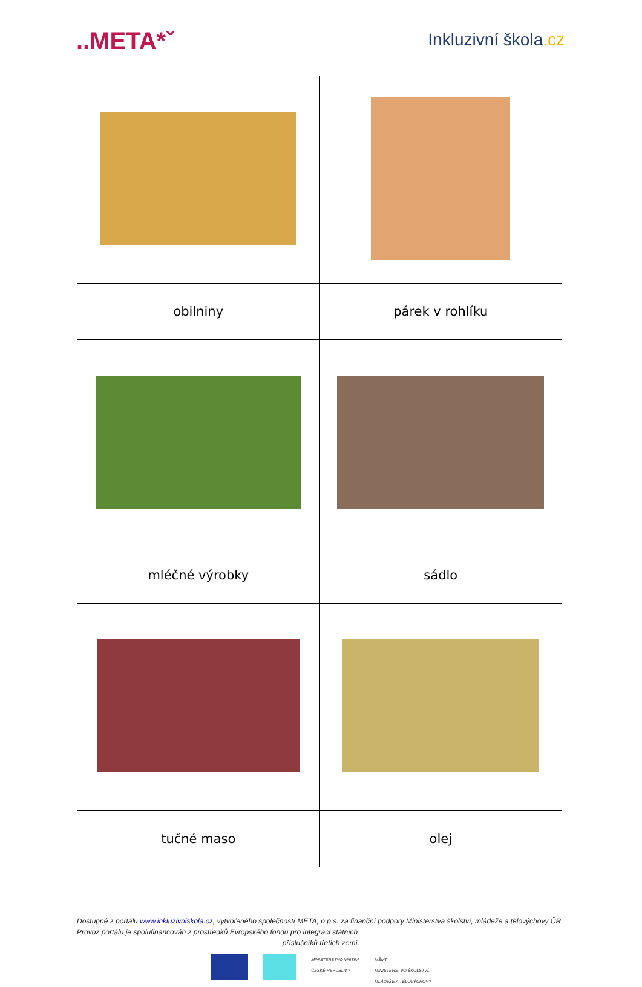..META*ˇ
Inkluzivní škola.cz
| obilniny | párek v rohlíku |
| mléčné výrobky | sádlo |
| tučné maso | olej |
Dostupné z portálu www.inkluzivniskola.cz, vytvořeného společností META, o.p.s. za finanční podpory Ministerstva školství, mládeže a tělovýchovy ČR. Provoz portálu je spolufinancován z prostředků Evropského fondu pro integraci státních
příslušníků třetích zemí.
MINISTERSTVO VNITRA
ČESKÉ REPUBLIKY
MŠMT
MINISTERSTVO ŠKOLSTVÍ,
MLÁDEŽE A TĚLOVÝCHOVY